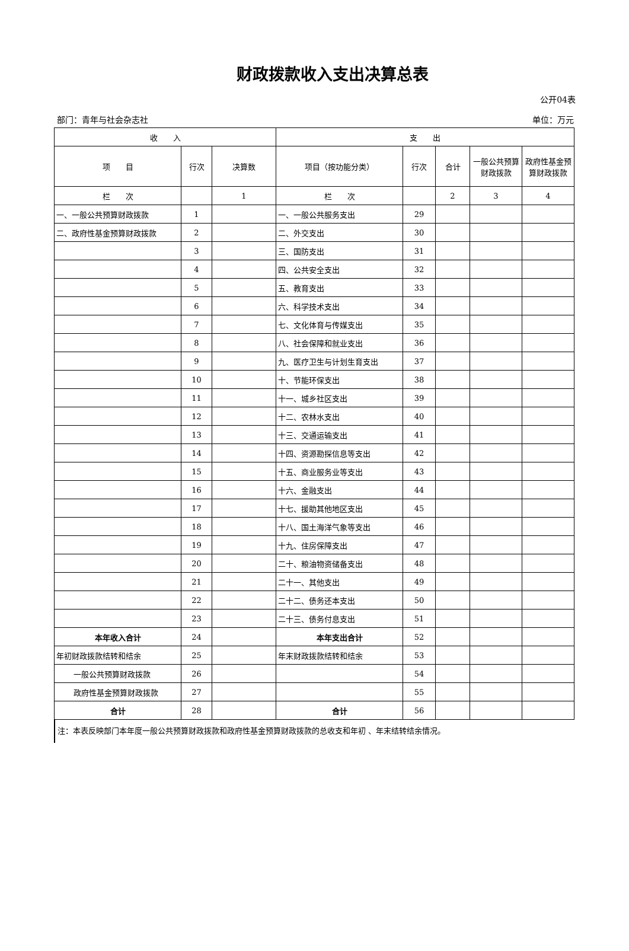财政拨款收入支出决算总表
公开04表
部门：青年与社会杂志社 单位：万元
| 收 入 | | | 支 出 | | | | |
| --- | --- | --- | --- | --- | --- | --- | --- |
| 项 目 | 行次 | 决算数 | 项目（按功能分类） | 行次 | 合计 | 一般公共预算财政拨款 | 政府性基金预算财政拨款 |
| 栏 次 | | 1 | 栏 次 | | 2 | 3 | 4 |
| 一、一般公共预算财政拨款 | 1 | | 一、一般公共服务支出 | 29 | | | |
| 二、政府性基金预算财政拨款 | 2 | | 二、外交支出 | 30 | | | |
| | 3 | | 三、国防支出 | 31 | | | |
| | 4 | | 四、公共安全支出 | 32 | | | |
| | 5 | | 五、教育支出 | 33 | | | |
| | 6 | | 六、科学技术支出 | 34 | | | |
| | 7 | | 七、文化体育与传媒支出 | 35 | | | |
| | 8 | | 八、社会保障和就业支出 | 36 | | | |
| | 9 | | 九、医疗卫生与计划生育支出 | 37 | | | |
| | 10 | | 十、节能环保支出 | 38 | | | |
| | 11 | | 十一、城乡社区支出 | 39 | | | |
| | 12 | | 十二、农林水支出 | 40 | | | |
| | 13 | | 十三、交通运输支出 | 41 | | | |
| | 14 | | 十四、资源勘探信息等支出 | 42 | | | |
| | 15 | | 十五、商业服务业等支出 | 43 | | | |
| | 16 | | 十六、金融支出 | 44 | | | |
| | 17 | | 十七、援助其他地区支出 | 45 | | | |
| | 18 | | 十八、国土海洋气象等支出 | 46 | | | |
| | 19 | | 十九、住房保障支出 | 47 | | | |
| | 20 | | 二十、粮油物资储备支出 | 48 | | | |
| | 21 | | 二十一、其他支出 | 49 | | | |
| | 22 | | 二十二、债务还本支出 | 50 | | | |
| | 23 | | 二十三、债务付息支出 | 51 | | | |
| 本年收入合计 | 24 | | 本年支出合计 | 52 | | | |
| 年初财政拨款结转和结余 | 25 | | 年末财政拨款结转和结余 | 53 | | | |
| 一般公共预算财政拨款 | 26 | | | 54 | | | |
| 政府性基金预算财政拨款 | 27 | | | 55 | | | |
| 合计 | 28 | | 合计 | 56 | | | |
注：本表反映部门本年度一般公共预算财政拨款和政府性基金预算财政拨款的总收支和年初 、年末结转结余情况。